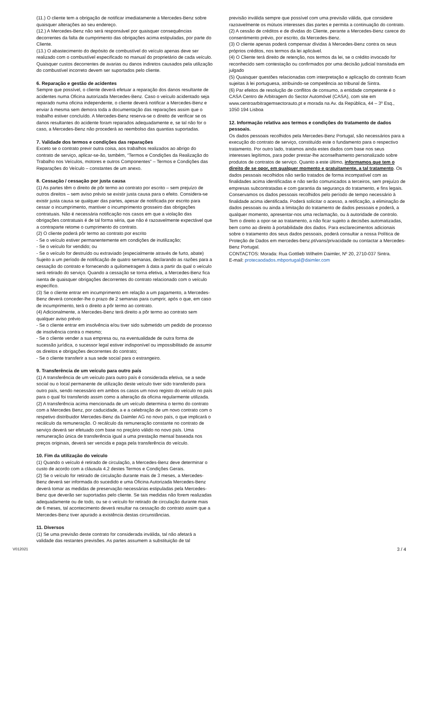(11.) O cliente tem a obrigação de notificar imediatamente a Mercedes-Benz sobre quaisquer alterações ao seu endereço.
(12.) A Mercedes-Benz não será responsável por quaisquer consequências decorrentes da falta de cumprimento das obrigações acima estipuladas, por parte do Cliente.
(13.) O abastecimento do depósito de combustível do veículo apenas deve ser realizado com o combustível especificado no manual do proprietário de cada veículo. Quaisquer custos decorrentes de avarias ou danos indiretos causados pela utilização do combustível incorreto devem ser suportados pelo cliente.
6. Reparação e gestão de acidentes
Sempre que possível, o cliente deverá efetuar a reparação dos danos resultante de acidentes numa Oficina autorizada Mercedes-Benz. Caso o veículo acidentado seja reparado numa oficina independente, o cliente deverá notificar a Mercedes-Benz e enviar à mesma sem demora toda a documentação das reparações assim que o trabalho estiver concluído. A Mercedes-Benz reserva-se o direito de verificar se os danos resultantes do acidente foram reparados adequadamente e, se tal não for o caso, a Mercedes-Benz não procederá ao reembolso das quantias suportadas.
7. Validade dos termos e condições das reparações
Exceto se o contrato previr outra coisa, aos trabalhos realizados ao abrigo do contrato de serviço, aplicar-se-ão, também, “Termos e Condições da Realização do Trabalho nos Veículos, motores e outros Componentes” – Termos e Condições das Reparações do Veículo – constantes de um anexo.
8. Cessação / cessação por justa causa
(1) As partes têm o direito de pôr termo ao contrato por escrito – sem prejuízo de outros direitos – sem aviso prévio se existir justa causa para o efeito. Considera-se existir justa causa se qualquer das partes, apesar de notificada por escrito para cessar o incumprimento, mantiver o incumprimento grosseiro das obrigações contratuais. Não é necessária notificação nos casos em que a violação das obrigações contratuais é de tal forma séria, que não é razoavelmente expectável que a contraparte retome o cumprimento do contrato.
(2) O cliente poderá pôr termo ao contrato por escrito
- Se o veículo estiver permanentemente em condições de inutilização;
- Se o veículo for vendido; ou
- Se o veículo for destruído ou extraviado (especialmente através de furto, abate)
Sujeito a um período de notificação de quatro semanas, declarando as razões para a cessação do contrato e fornecendo a quilometragem à data a partir da qual o veículo será retirado do serviço. Quando a cessação se torna efetiva, a Mercedes-Benz fica isenta de quaisquer obrigações decorrentes do contrato relacionado com o veículo específico.
(3) Se o cliente entrar em incumprimento em relação a um pagamento, a Mercedes-Benz deverá conceder-lhe o prazo de 2 semanas para cumprir, após o que, em caso de incumprimento, terá o direito a pôr termo ao contrato.
(4) Adicionalmente, a Mercedes-Benz terá direito a pôr termo ao contrato sem qualquer aviso prévio
- Se o cliente entrar em insolvência e/ou tiver sido submetido um pedido de processo de insolvência contra o mesmo;
- Se o cliente vender a sua empresa ou, na eventualidade de outra forma de sucessão jurídica, o sucessor legal estiver indisponível ou impossibilitado de assumir os direitos e obrigações decorrentes do contrato;
- Se o cliente transferir a sua sede social para o estrangeiro.
9. Transferência de um veículo para outro país
(1) A transferência de um veículo para outro país é considerada efetiva, se a sede social ou o local permanente de utilização deste veículo tiver sido transferido para outro país, sendo necessário em ambos os casos um novo registo do veículo no país para o qual foi transferido assim como a alteração da oficina regularmente utilizada.
(2) A transferência acima mencionada de um veículo determina o termo do contrato com a Mercedes Benz, por caducidade, a e a celebração de um novo contrato com o respetivo distribuidor Mercedes-Benz da Daimler AG no novo país, o que implicará o recálculo da remuneração. O recálculo da remuneração constante no contrato de serviço deverá ser efetuado com base no preçário válido no novo país. Uma remuneração única de transferência igual a uma prestação mensal baseada nos preços originais, deverá ser vencida e paga pela transferência do veículo.
10. Fim da utilização do veículo
(1) Quando o veículo é retirado de circulação, a Mercedes-Benz deve determinar o custo de acordo com a cláusula 4.2 destes Termos e Condições Gerais.
(2) Se o veículo for retirado de circulação durante mais de 3 meses, a Mercedes-Benz deverá ser informada do sucedido e uma Oficina Autorizada Mercedes-Benz deverá tomar as medidas de preservação necessárias estipuladas pela Mercedes-Benz que deverão ser suportadas pelo cliente. Se tais medidas não forem realizadas adequadamente ou de todo, ou se o veículo for retirado de circulação durante mais de 6 meses, tal acontecimento deverá resultar na cessação do contrato assim que a Mercedes-Benz tiver apurado a existência destas circunstâncias.
11. Diversos
(1) Se uma previsão deste contrato for considerada inválida, tal não afetará a validade das restantes previsões. As partes assumem a substituição de tal
previsão inválida sempre que possível com uma previsão válida, que considere razoavelmente os mútuos interesses das partes e permita a continuação do contrato.
(2) A cessão de créditos e de dívidas do Cliente, perante a Mercedes-Benz carece do consentimento prévio, por escrito, da Mercedes-Benz.
(3) O cliente apenas poderá compensar dívidas à Mercedes-Benz contra os seus próprios créditos, nos termos da lei aplicável.
(4) O Cliente terá direito de retenção, nos termos da lei, se o crédito invocado for reconhecido sem contestação ou confirmados por uma decisão judicial transitada em julgado
(5) Quaisquer questões relacionadas com interpretação e aplicação do contrato ficam sujeitas à lei portuguesa, atribuindo-se competência ao tribunal de Sintra.
(6) Par efeitos de resolução de conflitos de consumo, a entidade competente é o CASA Centro de Arbitragem do Sector Automóvel (CASA), com site em www.centroarbitragemsectorauto.pt e morada na Av. da República, 44 – 3º Esq., 1050 194 Lisboa
12. Informação relativa aos termos e condições do tratamento de dados pessoais.
Os dados pessoais recolhidos pela Mercedes-Benz Portugal, são necessários para a execução do contrato de serviço, constituído este o fundamento para o respectivo tratamento. Por outro lado, tratamos ainda estes dados com base nos seus interesses legítimos, para poder prestar-lhe aconselhamento personalizado sobre produtos de contratos de serviço. Quanto a este último, informamos que tem o direito de se opor, em qualquer momento e gratuitamente, a tal tratamento. Os dados pessoais recolhidos não serão tratados de forma incompatível com as finalidades acima identificadas e não serão comunicados a terceiros, sem prejuízo de empresas subcontratadas e com garantia da segurança do tratamento, e fins legais. Conservamos os dados pessoais recolhidos pelo período de tempo necessário à finalidade acima identificada. Poderá solicitar o acesso, a retificação, a eliminação de dados pessoais ou ainda a limitação do tratamento de dados pessoais e poderá, a qualquer momento, apresentar-nos uma reclamação, ou à autoridade de controlo. Tem o direito a opor-se ao tratamento, a não ficar sujeito a decisões automatizadas, bem como ao direito à portabilidade dos dados. Para esclarecimentos adicionais sobre o tratamento dos seus dados pessoais, poderá consultar a nossa Política de Proteção de Dados em mercedes-benz.pt/vans/privacidade ou contactar a Mercedes-Benz Portugal.
CONTACTOS: Morada: Rua Gottlieb Wilhelm Daimler, Nº 20, 2710-037 Sintra.
E-mail: protecaodados.mbportugal@daimler.com
V012021 3 / 4